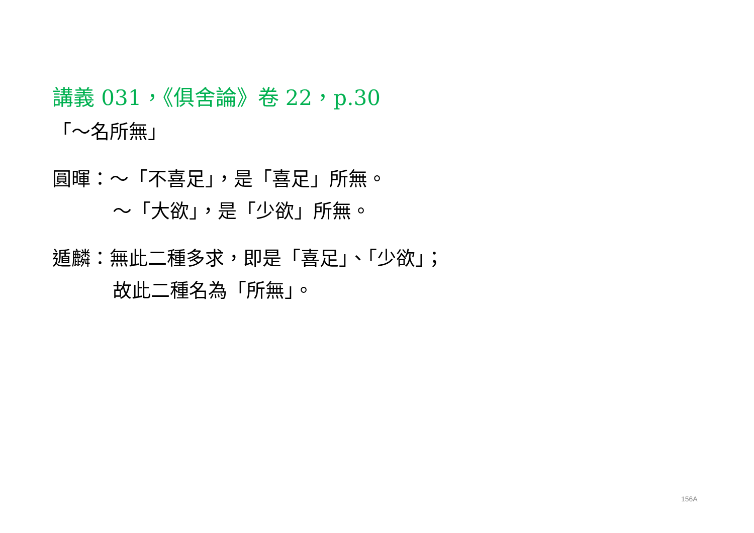講義 031，《俱舍論》卷 22，p.30
「～名所無」
圓暉：～「不喜足」，是「喜足」所無。
～「大欲」，是「少欲」所無。
遁麟：無此二種多求，即是「喜足」、「少欲」；
故此二種名為「所無」。
156A